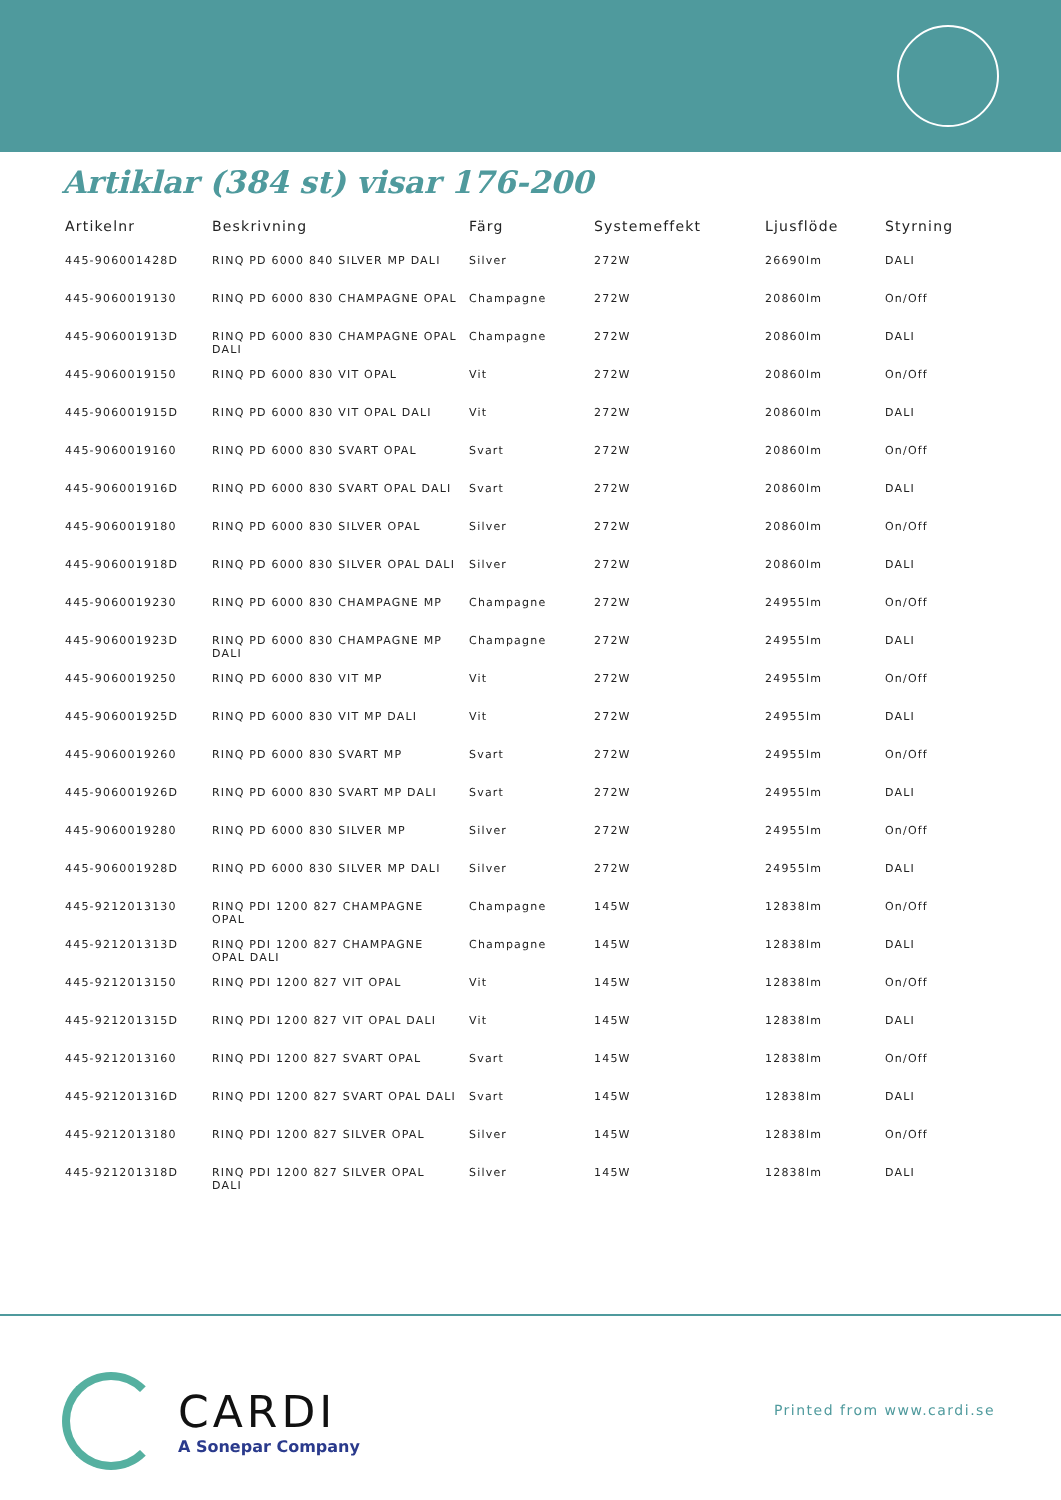Artiklar (384 st) visar 176-200
| Artikelnr | Beskrivning | Färg | Systemeffekt | Ljusflöde | Styrning |
| --- | --- | --- | --- | --- | --- |
| 445-906001428D | RINQ PD 6000 840 SILVER MP DALI | Silver | 272W | 26690lm | DALI |
| 445-9060019130 | RINQ PD 6000 830 CHAMPAGNE OPAL | Champagne | 272W | 20860lm | On/Off |
| 445-906001913D | RINQ PD 6000 830 CHAMPAGNE OPAL DALI | Champagne | 272W | 20860lm | DALI |
| 445-9060019150 | RINQ PD 6000 830 VIT OPAL | Vit | 272W | 20860lm | On/Off |
| 445-906001915D | RINQ PD 6000 830 VIT OPAL DALI | Vit | 272W | 20860lm | DALI |
| 445-9060019160 | RINQ PD 6000 830 SVART OPAL | Svart | 272W | 20860lm | On/Off |
| 445-906001916D | RINQ PD 6000 830 SVART OPAL DALI | Svart | 272W | 20860lm | DALI |
| 445-9060019180 | RINQ PD 6000 830 SILVER OPAL | Silver | 272W | 20860lm | On/Off |
| 445-906001918D | RINQ PD 6000 830 SILVER OPAL DALI | Silver | 272W | 20860lm | DALI |
| 445-9060019230 | RINQ PD 6000 830 CHAMPAGNE MP | Champagne | 272W | 24955lm | On/Off |
| 445-906001923D | RINQ PD 6000 830 CHAMPAGNE MP DALI | Champagne | 272W | 24955lm | DALI |
| 445-9060019250 | RINQ PD 6000 830 VIT MP | Vit | 272W | 24955lm | On/Off |
| 445-906001925D | RINQ PD 6000 830 VIT MP DALI | Vit | 272W | 24955lm | DALI |
| 445-9060019260 | RINQ PD 6000 830 SVART MP | Svart | 272W | 24955lm | On/Off |
| 445-906001926D | RINQ PD 6000 830 SVART MP DALI | Svart | 272W | 24955lm | DALI |
| 445-9060019280 | RINQ PD 6000 830 SILVER MP | Silver | 272W | 24955lm | On/Off |
| 445-906001928D | RINQ PD 6000 830 SILVER MP DALI | Silver | 272W | 24955lm | DALI |
| 445-9212013130 | RINQ PDI 1200 827 CHAMPAGNE OPAL | Champagne | 145W | 12838lm | On/Off |
| 445-921201313D | RINQ PDI 1200 827 CHAMPAGNE OPAL DALI | Champagne | 145W | 12838lm | DALI |
| 445-9212013150 | RINQ PDI 1200 827 VIT OPAL | Vit | 145W | 12838lm | On/Off |
| 445-921201315D | RINQ PDI 1200 827 VIT OPAL DALI | Vit | 145W | 12838lm | DALI |
| 445-9212013160 | RINQ PDI 1200 827 SVART OPAL | Svart | 145W | 12838lm | On/Off |
| 445-921201316D | RINQ PDI 1200 827 SVART OPAL DALI | Svart | 145W | 12838lm | DALI |
| 445-9212013180 | RINQ PDI 1200 827 SILVER OPAL | Silver | 145W | 12838lm | On/Off |
| 445-921201318D | RINQ PDI 1200 827 SILVER OPAL DALI | Silver | 145W | 12838lm | DALI |
CARDI
A Sonepar Company
Printed from www.cardi.se